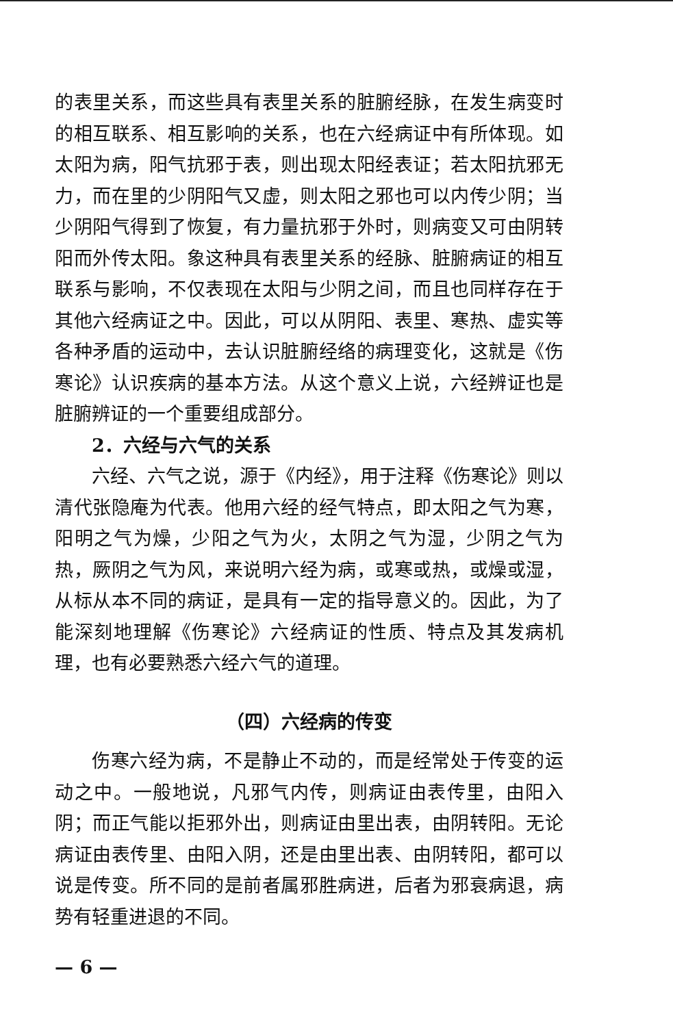的表里关系，而这些具有表里关系的脏腑经脉，在发生病变时的相互联系、相互影响的关系，也在六经病证中有所体现。如太阳为病，阳气抗邪于表，则出现太阳经表证；若太阳抗邪无力，而在里的少阴阳气又虚，则太阳之邪也可以内传少阴；当少阴阳气得到了恢复，有力量抗邪于外时，则病变又可由阴转阳而外传太阳。象这种具有表里关系的经脉、脏腑病证的相互联系与影响，不仅表现在太阳与少阴之间，而且也同样存在于其他六经病证之中。因此，可以从阴阳、表里、寒热、虚实等各种矛盾的运动中，去认识脏腑经络的病理变化，这就是《伤寒论》认识疾病的基本方法。从这个意义上说，六经辨证也是脏腑辨证的一个重要组成部分。
2．六经与六气的关系
六经、六气之说，源于《内经》，用于注释《伤寒论》则以清代张隐庵为代表。他用六经的经气特点，即太阳之气为寒，阳明之气为燥，少阳之气为火，太阴之气为湿，少阴之气为热，厥阴之气为风，来说明六经为病，或寒或热，或燥或湿，从标从本不同的病证，是具有一定的指导意义的。因此，为了能深刻地理解《伤寒论》六经病证的性质、特点及其发病机理，也有必要熟悉六经六气的道理。
（四）六经病的传变
伤寒六经为病，不是静止不动的，而是经常处于传变的运动之中。一般地说，凡邪气内传，则病证由表传里，由阳入阴；而正气能以拒邪外出，则病证由里出表，由阴转阳。无论病证由表传里、由阳入阴，还是由里出表、由阴转阳，都可以说是传变。所不同的是前者属邪胜病进，后者为邪衰病退，病势有轻重进退的不同。
— 6 —